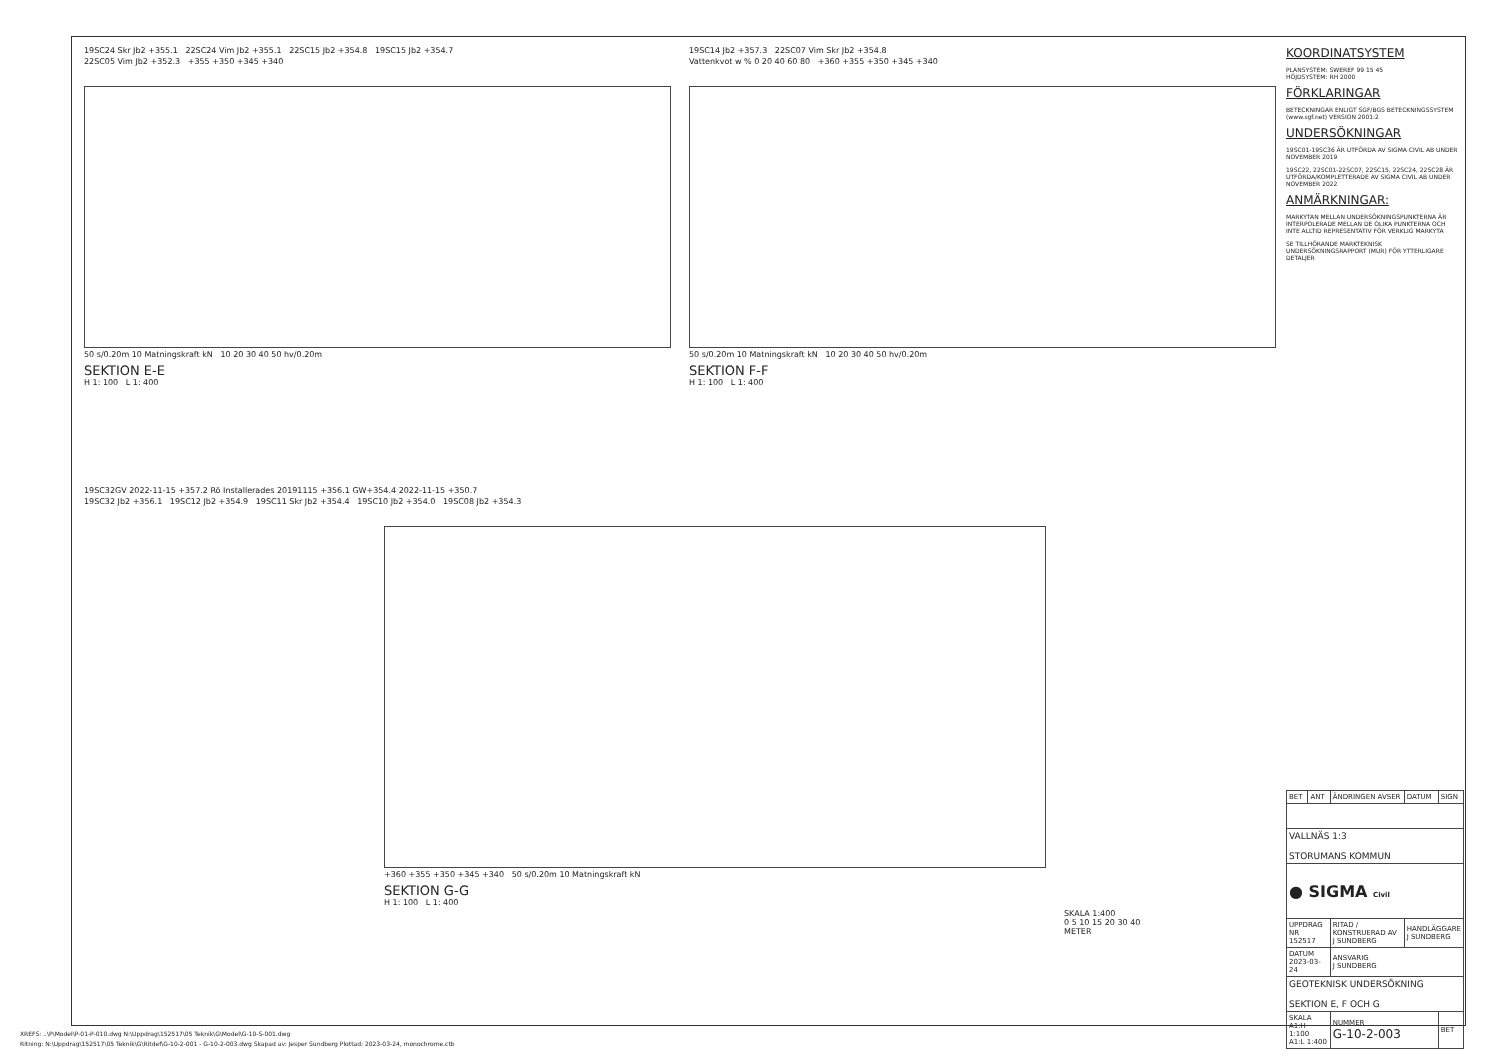19SC24 Skr Jb2 +355.1 22SC24 Vim Jb2 +355.1 22SC15 Jb2 +354.8 19SC15 Jb2 +354.7
22SC05 Vim Jb2 +352.3 +355 +350 +345 +340
50 s/0.20m 10 Matningskraft kN 10 20 30 40 50 hv/0.20m
SEKTION E-E
H 1: 100 L 1: 400
19SC14 Jb2 +357.3 22SC07 Vim Skr Jb2 +354.8
Vattenkvot w % 0 20 40 60 80 +360 +355 +350 +345 +340
50 s/0.20m 10 Matningskraft kN 10 20 30 40 50 hv/0.20m
SEKTION F-F
H 1: 100 L 1: 400
19SC32GV 2022-11-15 +357.2 Rö Installerades 20191115 +356.1 GW+354.4 2022-11-15 +350.7
19SC32 Jb2 +356.1 19SC12 Jb2 +354.9 19SC11 Skr Jb2 +354.4 19SC10 Jb2 +354.0 19SC08 Jb2 +354.3
+360 +355 +350 +345 +340 50 s/0.20m 10 Matningskraft kN
SEKTION G-G
H 1: 100 L 1: 400
SKALA 1:400
0 5 10 15 20 30 40
METER
KOORDINATSYSTEM
PLANSYSTEM: SWEREF 99 15 45
HÖJDSYSTEM: RH 2000
FÖRKLARINGAR
BETECKNINGAR ENLIGT SGF/BGS BETECKNINGSSYSTEM (www.sgf.net) VERSION 2001:2
UNDERSÖKNINGAR
19SC01-19SC36 ÄR UTFÖRDA AV SIGMA CIVIL AB UNDER NOVEMBER 2019
19SC22, 22SC01-22SC07, 22SC15, 22SC24, 22SC28 ÄR UTFÖRDA/KOMPLETTERADE AV SIGMA CIVIL AB UNDER NOVEMBER 2022
ANMÄRKNINGAR:
MARKYTAN MELLAN UNDERSÖKNINGSPUNKTERNA ÄR INTERPOLERADE MELLAN DE OLIKA PUNKTERNA OCH INTE ALLTID REPRESENTATIV FÖR VERKLIG MARKYTA
SE TILLHÖRANDE MARKTEKNISK UNDERSÖKNINGSRAPPORT (MUR) FÖR YTTERLIGARE DETALJER
| BET | ANT | ÄNDRINGEN AVSER | DATUM | SIGN |
| --- | --- | --- | --- | --- |
| VALLNÄS 1:3 STORUMANS KOMMUN | | | | |
| ● SIGMA Civil | | | | |
| UPPDRAG NR 152517 | | RITAD / KONSTRUERAD AV J SUNDBERG | HANDLÄGGARE J SUNDBERG | |
| DATUM 2023-03-24 | | ANSVARIG J SUNDBERG | | |
| GEOTEKNISK UNDERSÖKNING SEKTION E, F OCH G | | | | |
| SKALA A1:H 1:100 A1:L 1:400 | | NUMMER G-10-2-003 | | BET |
XREFS: ..\P\Model\P-01-P-010.dwg N:\Uppdrag\152517\05 Teknik\G\Model\G-10-S-001.dwg
Ritning: N:\Uppdrag\152517\05 Teknik\G\Ritdef\G-10-2-001 - G-10-2-003.dwg Skapad av: Jesper Sundberg Plottad: 2023-03-24, monochrome.ctb